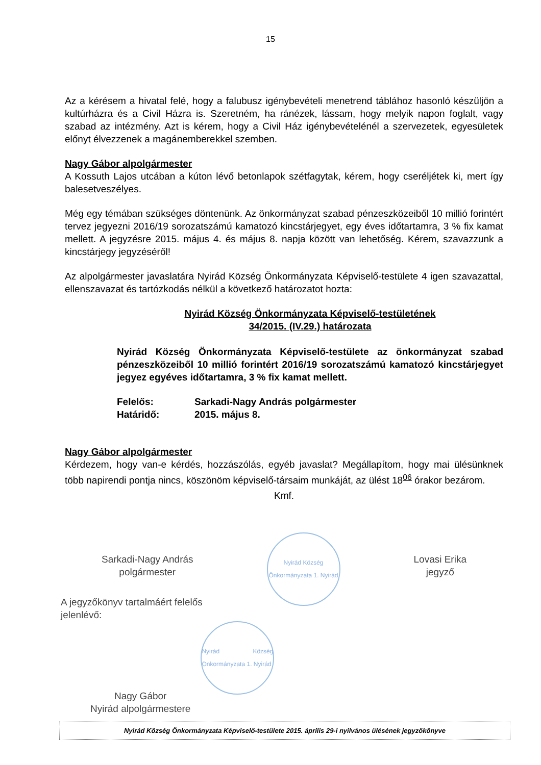15
Az a kérésem a hivatal felé, hogy a falubusz igénybevételi menetrend táblához hasonló készüljön a kultúrházra és a Civil Házra is. Szeretném, ha ránézek, lássam, hogy melyik napon foglalt, vagy szabad az intézmény. Azt is kérem, hogy a Civil Ház igénybevételénél a szervezetek, egyesületek előnyt élvezzenek a magánemberekkel szemben.
Nagy Gábor alpolgármester
A Kossuth Lajos utcában a kúton lévő betonlapok szétfagytak, kérem, hogy cseréljétek ki, mert így balesetveszélyes.
Még egy témában szükséges döntenünk. Az önkormányzat szabad pénzeszközeiből 10 millió forintért tervez jegyezni 2016/19 sorozatszámú kamatozó kincstárjegyet, egy éves időtartamra, 3 % fix kamat mellett. A jegyzésre 2015. május 4. és május 8. napja között van lehetőség. Kérem, szavazzunk a kincstárjegy jegyzéséről!
Az alpolgármester javaslatára Nyirád Község Önkormányzata Képviselő-testülete 4 igen szavazattal, ellenszavazat és tartózkodás nélkül a következő határozatot hozta:
Nyirád Község Önkormányzata Képviselő-testületének
34/2015. (IV.29.) határozata
Nyirád Község Önkormányzata Képviselő-testülete az önkormányzat szabad pénzeszközeiből 10 millió forintért 2016/19 sorozatszámú kamatozó kincstárjegyet jegyez egyéves időtartamra, 3 % fix kamat mellett.
Felelős: Sarkadi-Nagy András polgármester
Határidő: 2015. május 8.
Nagy Gábor alpolgármester
Kérdezem, hogy van-e kérdés, hozzászólás, egyéb javaslat? Megállapítom, hogy mai ülésünknek több napirendi pontja nincs, köszönöm képviselő-társaim munkáját, az ülést 18<sup>06</sup> órakor bezárom.
Kmf.
Sarkadi-Nagy András
polgármester
Nyirád Község Önkormányzata 1. Nyirád
Lovasi Erika
jegyző
A jegyzőkönyv tartalmáért felelős
jelenlévő:
Nagy Gábor
Nyirád alpolgármestere
Nyirád Község Önkormányzata 1. Nyirád
Nyirád Község Önkormányzata Képviselő-testülete 2015. április 29-i nyilvános ülésének jegyzőkönyve